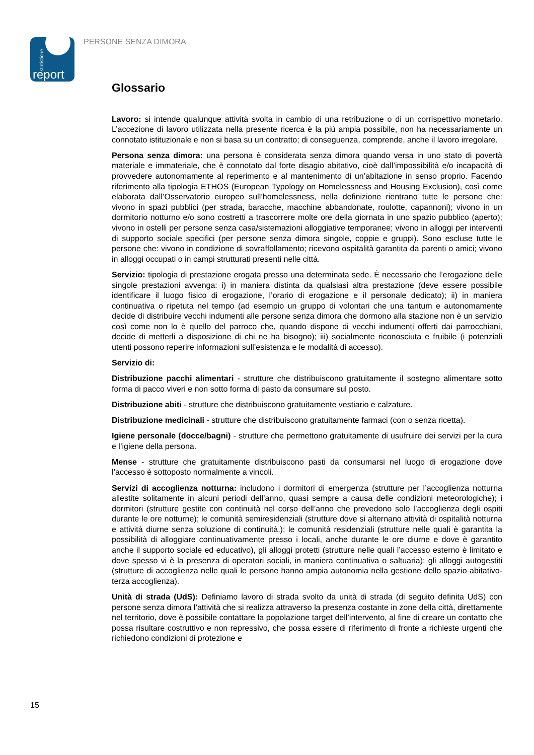statistiche
report
PERSONE SENZA DIMORA
Glossario
Lavoro: si intende qualunque attività svolta in cambio di una retribuzione o di un corrispettivo monetario. L’accezione di lavoro utilizzata nella presente ricerca è la più ampia possibile, non ha necessariamente un connotato istituzionale e non si basa su un contratto; di conseguenza, comprende, anche il lavoro irregolare.
Persona senza dimora: una persona è considerata senza dimora quando versa in uno stato di povertà materiale e immateriale, che è connotato dal forte disagio abitativo, cioè dall’impossibilità e/o incapacità di provvedere autonomamente al reperimento e al mantenimento di un’abitazione in senso proprio. Facendo riferimento alla tipologia ETHOS (European Typology on Homelessness and Housing Exclusion), così come elaborata dall’Osservatorio europeo sull’homelessness, nella definizione rientrano tutte le persone che: vivono in spazi pubblici (per strada, baracche, macchine abbandonate, roulotte, capannoni); vivono in un dormitorio notturno e/o sono costretti a trascorrere molte ore della giornata in uno spazio pubblico (aperto); vivono in ostelli per persone senza casa/sistemazioni alloggiative temporanee; vivono in alloggi per interventi di supporto sociale specifici (per persone senza dimora singole, coppie e gruppi). Sono escluse tutte le persone che: vivono in condizione di sovraffollamento; ricevono ospitalità garantita da parenti o amici; vivono in alloggi occupati o in campi strutturati presenti nelle città.
Servizio: tipologia di prestazione erogata presso una determinata sede. È necessario che l’erogazione delle singole prestazioni avvenga: i) in maniera distinta da qualsiasi altra prestazione (deve essere possibile identificare il luogo fisico di erogazione, l’orario di erogazione e il personale dedicato); ii) in maniera continuativa o ripetuta nel tempo (ad esempio un gruppo di volontari che una tantum e autonomamente decide di distribuire vecchi indumenti alle persone senza dimora che dormono alla stazione non è un servizio così come non lo è quello del parroco che, quando dispone di vecchi indumenti offerti dai parrocchiani, decide di metterli a disposizione di chi ne ha bisogno); iii) socialmente riconosciuta e fruibile (i potenziali utenti possono reperire informazioni sull’esistenza e le modalità di accesso).
Servizio di:
Distribuzione pacchi alimentari - strutture che distribuiscono gratuitamente il sostegno alimentare sotto forma di pacco viveri e non sotto forma di pasto da consumare sul posto.
Distribuzione abiti - strutture che distribuiscono gratuitamente vestiario e calzature.
Distribuzione medicinali - strutture che distribuiscono gratuitamente farmaci (con o senza ricetta).
Igiene personale (docce/bagni) - strutture che permettono gratuitamente di usufruire dei servizi per la cura e l’igiene della persona.
Mense - strutture che gratuitamente distribuiscono pasti da consumarsi nel luogo di erogazione dove l’accesso è sottoposto normalmente a vincoli.
Servizi di accoglienza notturna: includono i dormitori di emergenza (strutture per l’accoglienza notturna allestite solitamente in alcuni periodi dell’anno, quasi sempre a causa delle condizioni meteorologiche); i dormitori (strutture gestite con continuità nel corso dell’anno che prevedono solo l’accoglienza degli ospiti durante le ore notturne); le comunità semiresidenziali (strutture dove si alternano attività di ospitalità notturna e attività diurne senza soluzione di continuità.); le comunità residenziali (strutture nelle quali è garantita la possibilità di alloggiare continuativamente presso i locali, anche durante le ore diurne e dove è garantito anche il supporto sociale ed educativo), gli alloggi protetti (strutture nelle quali l’accesso esterno è limitato e dove spesso vi è la presenza di operatori sociali, in maniera continuativa o saltuaria); gli alloggi autogestiti (strutture di accoglienza nelle quali le persone hanno ampia autonomia nella gestione dello spazio abitativo-terza accoglienza).
Unità di strada (UdS): Definiamo lavoro di strada svolto da unità di strada (di seguito definita UdS) con persone senza dimora l’attività che si realizza attraverso la presenza costante in zone della città, direttamente nel territorio, dove è possibile contattare la popolazione target dell’intervento, al fine di creare un contatto che possa risultare costruttivo e non repressivo, che possa essere di riferimento di fronte a richieste urgenti che richiedono condizioni di protezione e
15